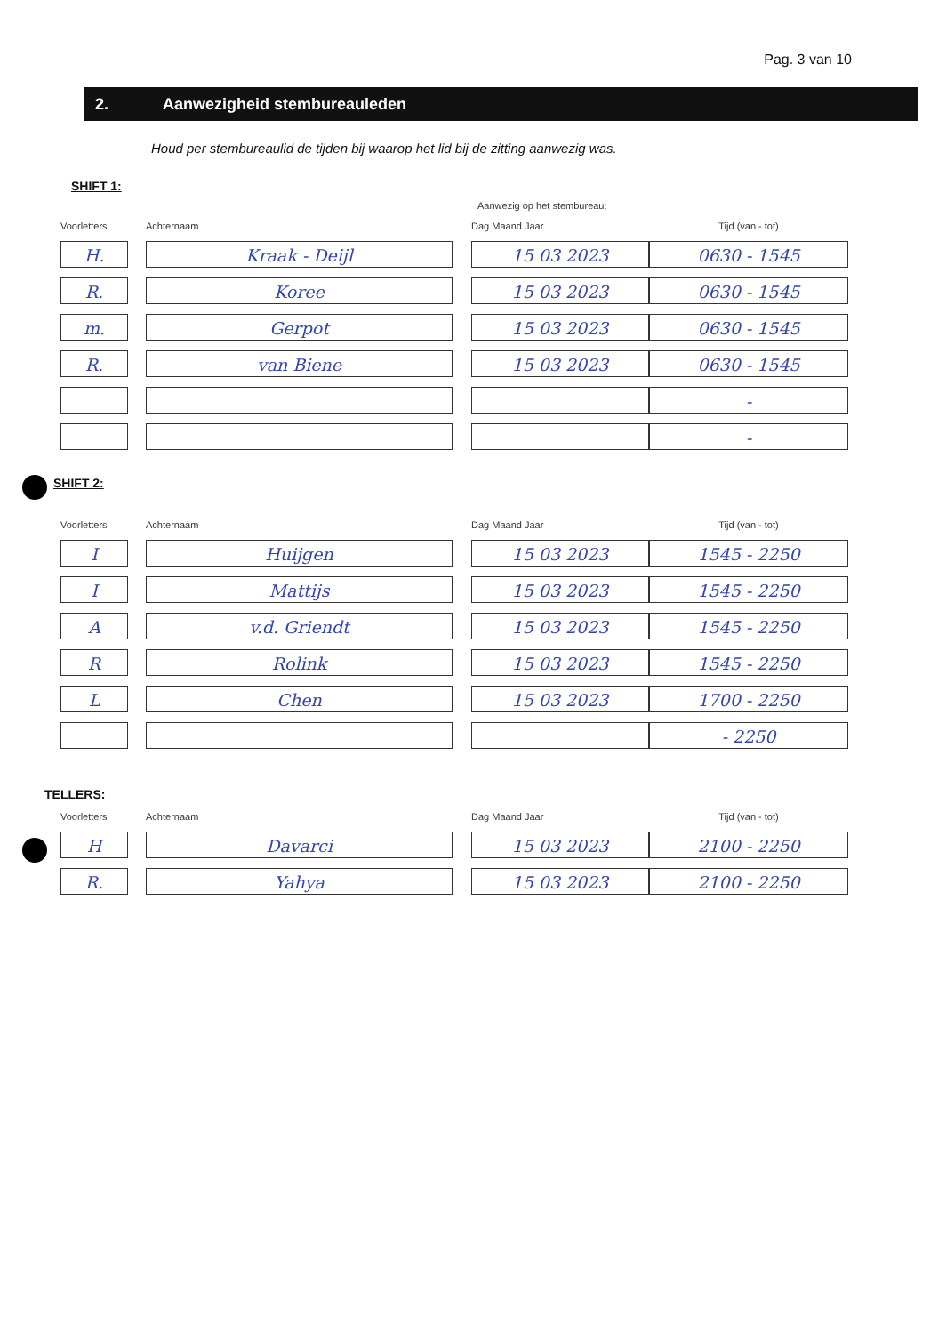Pag. 3 van 10
2. Aanwezigheid stembureauleden
Houd per stembureaulid de tijden bij waarop het lid bij de zitting aanwezig was.
SHIFT 1:
Aanwezig op het stembureau:
| Voorletters | Achternaam | Dag Maand Jaar | Tijd (van - tot) |
| --- | --- | --- | --- |
| H. | Kraak - Deijl | 15 03 2023 | 0630 - 1545 |
| R. | Koree | 15 03 2023 | 0630 - 1545 |
| m. | Gerpot | 15 03 2023 | 0630 - 1545 |
| R. | van Biene | 15 03 2023 | 0630 - 1545 |
| | | | - |
| | | | - |
SHIFT 2:
| Voorletters | Achternaam | Dag Maand Jaar | Tijd (van - tot) |
| --- | --- | --- | --- |
| I | Huijgen | 15 03 2023 | 1545 - 2250 |
| I | Mattijs | 15 03 2023 | 1545 - 2250 |
| A | v.d. Griendt | 15 03 2023 | 1545 - 2250 |
| R | Rolink | 15 03 2023 | 1545 - 2250 |
| L | Chen | 15 03 2023 | 1700 - 2250 |
| | | | - 2250 |
TELLERS:
| Voorletters | Achternaam | Dag Maand Jaar | Tijd (van - tot) |
| --- | --- | --- | --- |
| H | Davarci | 15 03 2023 | 2100 - 2250 |
| R. | Yahya | 15 03 2023 | 2100 - 2250 |